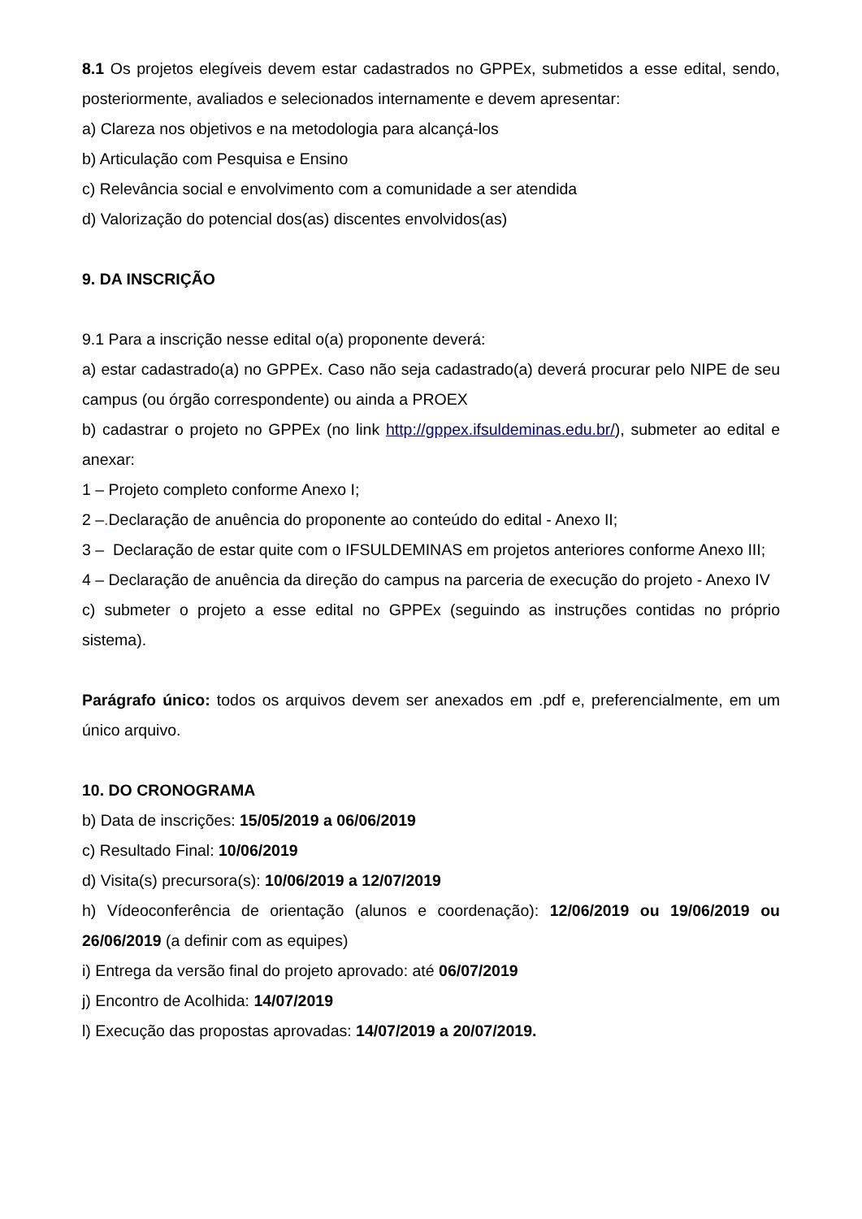8.1 Os projetos elegíveis devem estar cadastrados no GPPEx, submetidos a esse edital, sendo, posteriormente, avaliados e selecionados internamente e devem apresentar:
a) Clareza nos objetivos e na metodologia para alcançá-los
b) Articulação com Pesquisa e Ensino
c) Relevância social e envolvimento com a comunidade a ser atendida
d) Valorização do potencial dos(as) discentes envolvidos(as)
9. DA INSCRIÇÃO
9.1 Para a inscrição nesse edital o(a) proponente deverá:
a) estar cadastrado(a) no GPPEx. Caso não seja cadastrado(a) deverá procurar pelo NIPE de seu campus (ou órgão correspondente) ou ainda a PROEX
b) cadastrar o projeto no GPPEx (no link http://gppex.ifsuldeminas.edu.br/), submeter ao edital e anexar:
1 – Projeto completo conforme Anexo I;
2 –. Declaração de anuência do proponente ao conteúdo do edital - Anexo II;
3 – Declaração de estar quite com o IFSULDEMINAS em projetos anteriores conforme Anexo III;
4 – Declaração de anuência da direção do campus na parceria de execução do projeto - Anexo IV
c) submeter o projeto a esse edital no GPPEx (seguindo as instruções contidas no próprio sistema).
Parágrafo único: todos os arquivos devem ser anexados em .pdf e, preferencialmente, em um único arquivo.
10. DO CRONOGRAMA
b) Data de inscrições: 15/05/2019 a 06/06/2019
c) Resultado Final: 10/06/2019
d) Visita(s) precursora(s): 10/06/2019 a 12/07/2019
h) Vídeoconferência de orientação (alunos e coordenação): 12/06/2019 ou 19/06/2019 ou 26/06/2019 (a definir com as equipes)
i) Entrega da versão final do projeto aprovado: até 06/07/2019
j) Encontro de Acolhida: 14/07/2019
l) Execução das propostas aprovadas: 14/07/2019 a 20/07/2019.